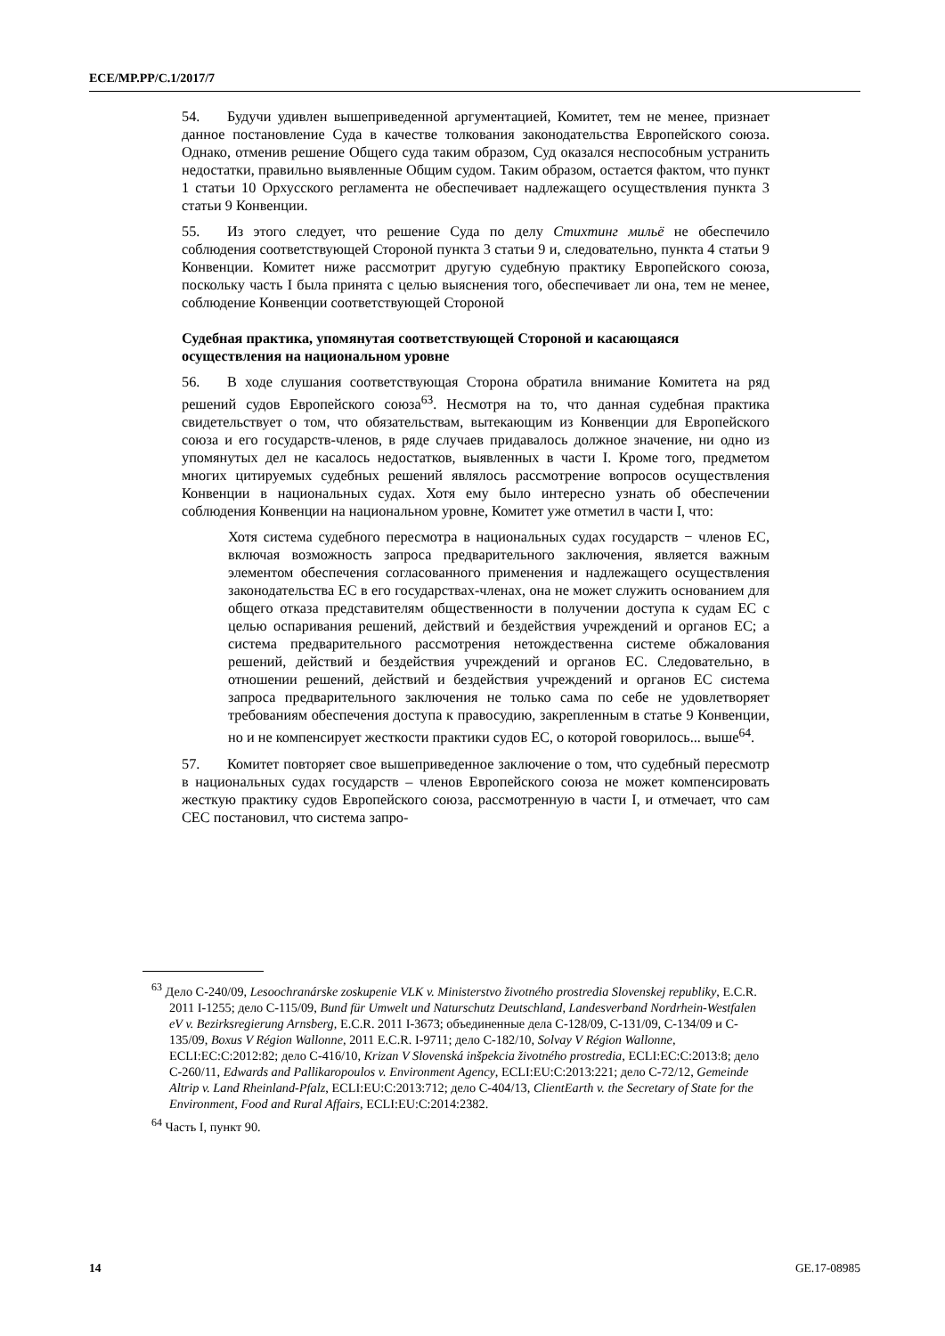ECE/MP.PP/C.1/2017/7
54. Будучи удивлен вышеприведенной аргументацией, Комитет, тем не менее, признает данное постановление Суда в качестве толкования законодательства Европейского союза. Однако, отменив решение Общего суда таким образом, Суд оказался неспособным устранить недостатки, правильно выявленные Общим судом. Таким образом, остается фактом, что пункт 1 статьи 10 Орхусского регламента не обеспечивает надлежащего осуществления пункта 3 статьи 9 Конвенции.
55. Из этого следует, что решение Суда по делу Стихтинг мильё не обеспечило соблюдения соответствующей Стороной пункта 3 статьи 9 и, следовательно, пункта 4 статьи 9 Конвенции. Комитет ниже рассмотрит другую судебную практику Европейского союза, поскольку часть I была принята с целью выяснения того, обеспечивает ли она, тем не менее, соблюдение Конвенции соответствующей Стороной
Судебная практика, упомянутая соответствующей Стороной и касающаяся осуществления на национальном уровне
56. В ходе слушания соответствующая Сторона обратила внимание Комитета на ряд решений судов Европейского союза<sup>63</sup>. Несмотря на то, что данная судебная практика свидетельствует о том, что обязательствам, вытекающим из Конвенции для Европейского союза и его государств-членов, в ряде случаев придавалось должное значение, ни одно из упомянутых дел не касалось недостатков, выявленных в части I. Кроме того, предметом многих цитируемых судебных решений являлось рассмотрение вопросов осуществления Конвенции в национальных судах. Хотя ему было интересно узнать об обеспечении соблюдения Конвенции на национальном уровне, Комитет уже отметил в части I, что:
Хотя система судебного пересмотра в национальных судах государств − членов ЕС, включая возможность запроса предварительного заключения, является важным элементом обеспечения согласованного применения и надлежащего осуществления законодательства ЕС в его государствах-членах, она не может служить основанием для общего отказа представителям общественности в получении доступа к судам ЕС с целью оспаривания решений, действий и бездействия учреждений и органов ЕС; а система предварительного рассмотрения нетождественна системе обжалования решений, действий и бездействия учреждений и органов ЕС. Следовательно, в отношении решений, действий и бездействия учреждений и органов ЕС система запроса предварительного заключения не только сама по себе не удовлетворяет требованиям обеспечения доступа к правосудию, закрепленным в статье 9 Конвенции, но и не компенсирует жесткости практики судов ЕС, о которой говорилось... выше<sup>64</sup>.
57. Комитет повторяет свое вышеприведенное заключение о том, что судебный пересмотр в национальных судах государств – членов Европейского союза не может компенсировать жесткую практику судов Европейского союза, рассмотренную в части I, и отмечает, что сам СЕС постановил, что система запро-
<sup>63</sup> Дело C-240/09, Lesoochranárske zoskupenie VLK v. Ministerstvo životného prostredia Slovenskej republiky, E.C.R. 2011 I-1255; дело C-115/09, Bund für Umwelt und Naturschutz Deutschland, Landesverband Nordrhein-Westfalen eV v. Bezirksregierung Arnsberg, E.C.R. 2011 I-3673; объединенные дела C-128/09, C-131/09, C-134/09 и C-135/09, Boxus V Région Wallonne, 2011 E.C.R. I-9711; дело C-182/10, Solvay V Région Wallonne, ECLI:EC:C:2012:82; дело C-416/10, Krizan V Slovenská inšpekcia životného prostredia, ECLI:EC:C:2013:8; дело C-260/11, Edwards and Pallikaropoulos v. Environment Agency, ECLI:EU:C:2013:221; дело C-72/12, Gemeinde Altrip v. Land Rheinland-Pfalz, ECLI:EU:C:2013:712; дело C-404/13, ClientEarth v. the Secretary of State for the Environment, Food and Rural Affairs, ECLI:EU:C:2014:2382.
<sup>64</sup> Часть I, пункт 90.
14 GE.17-08985